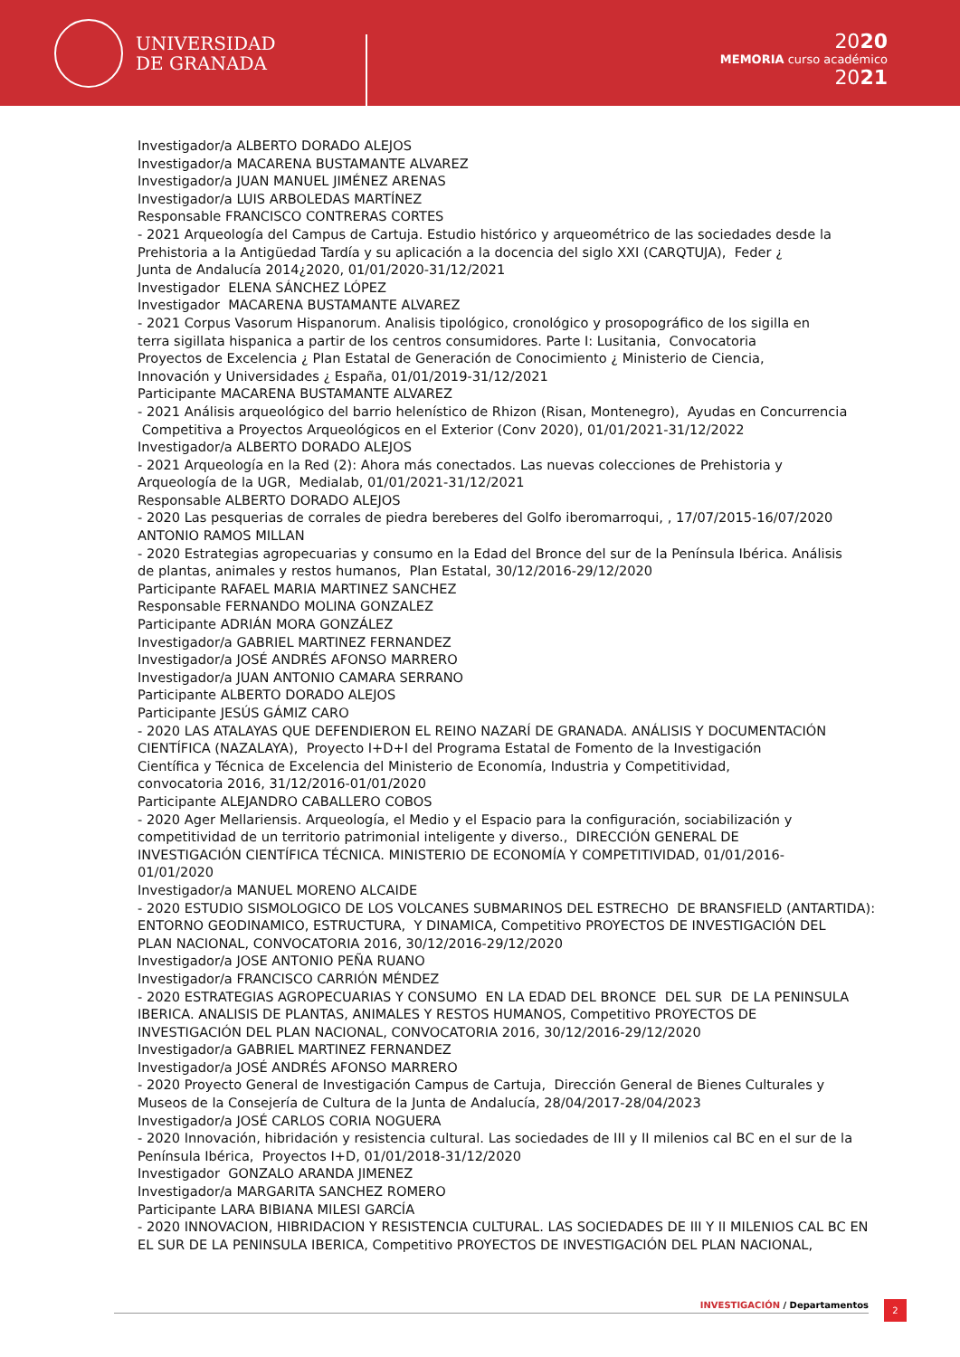UNIVERSIDAD
DE GRANADA
2020
MEMORIA curso académico
2021
Investigador/a ALBERTO DORADO ALEJOS Investigador/a MACARENA BUSTAMANTE ALVAREZ Investigador/a JUAN MANUEL JIMÉNEZ ARENAS Investigador/a LUIS ARBOLEDAS MARTÍNEZ Responsable FRANCISCO CONTRERAS CORTES - 2021 Arqueología del Campus de Cartuja. Estudio histórico y arqueométrico de las sociedades desde la Prehistoria a la Antigüedad Tardía y su aplicación a la docencia del siglo XXI (CARQTUJA), Feder ¿ Junta de Andalucía 2014¿2020, 01/01/2020-31/12/2021 Investigador ELENA SÁNCHEZ LÓPEZ Investigador MACARENA BUSTAMANTE ALVAREZ - 2021 Corpus Vasorum Hispanorum. Analisis tipológico, cronológico y prosopográfico de los sigilla en terra sigillata hispanica a partir de los centros consumidores. Parte I: Lusitania, Convocatoria Proyectos de Excelencia ¿ Plan Estatal de Generación de Conocimiento ¿ Ministerio de Ciencia, Innovación y Universidades ¿ España, 01/01/2019-31/12/2021 Participante MACARENA BUSTAMANTE ALVAREZ - 2021 Análisis arqueológico del barrio helenístico de Rhizon (Risan, Montenegro), Ayudas en Concurrencia Competitiva a Proyectos Arqueológicos en el Exterior (Conv 2020), 01/01/2021-31/12/2022 Investigador/a ALBERTO DORADO ALEJOS - 2021 Arqueología en la Red (2): Ahora más conectados. Las nuevas colecciones de Prehistoria y Arqueología de la UGR, Medialab, 01/01/2021-31/12/2021 Responsable ALBERTO DORADO ALEJOS - 2020 Las pesquerias de corrales de piedra bereberes del Golfo iberomarroqui, , 17/07/2015-16/07/2020 ANTONIO RAMOS MILLAN - 2020 Estrategias agropecuarias y consumo en la Edad del Bronce del sur de la Península Ibérica. Análisis de plantas, animales y restos humanos, Plan Estatal, 30/12/2016-29/12/2020 Participante RAFAEL MARIA MARTINEZ SANCHEZ Responsable FERNANDO MOLINA GONZALEZ Participante ADRIÁN MORA GONZÁLEZ Investigador/a GABRIEL MARTINEZ FERNANDEZ Investigador/a JOSÉ ANDRÉS AFONSO MARRERO Investigador/a JUAN ANTONIO CAMARA SERRANO Participante ALBERTO DORADO ALEJOS Participante JESÚS GÁMIZ CARO - 2020 LAS ATALAYAS QUE DEFENDIERON EL REINO NAZARÍ DE GRANADA. ANÁLISIS Y DOCUMENTACIÓN CIENTÍFICA (NAZALAYA), Proyecto I+D+I del Programa Estatal de Fomento de la Investigación Científica y Técnica de Excelencia del Ministerio de Economía, Industria y Competitividad, convocatoria 2016, 31/12/2016-01/01/2020 Participante ALEJANDRO CABALLERO COBOS - 2020 Ager Mellariensis. Arqueología, el Medio y el Espacio para la configuración, sociabilización y competitividad de un territorio patrimonial inteligente y diverso., DIRECCIÓN GENERAL DE INVESTIGACIÓN CIENTÍFICA TÉCNICA. MINISTERIO DE ECONOMÍA Y COMPETITIVIDAD, 01/01/2016- 01/01/2020 Investigador/a MANUEL MORENO ALCAIDE - 2020 ESTUDIO SISMOLOGICO DE LOS VOLCANES SUBMARINOS DEL ESTRECHO DE BRANSFIELD (ANTARTIDA): ENTORNO GEODINAMICO, ESTRUCTURA, Y DINAMICA, Competitivo PROYECTOS DE INVESTIGACIÓN DEL PLAN NACIONAL, CONVOCATORIA 2016, 30/12/2016-29/12/2020 Investigador/a JOSE ANTONIO PEÑA RUANO Investigador/a FRANCISCO CARRIÓN MÉNDEZ - 2020 ESTRATEGIAS AGROPECUARIAS Y CONSUMO EN LA EDAD DEL BRONCE DEL SUR DE LA PENINSULA IBERICA. ANALISIS DE PLANTAS, ANIMALES Y RESTOS HUMANOS, Competitivo PROYECTOS DE INVESTIGACIÓN DEL PLAN NACIONAL, CONVOCATORIA 2016, 30/12/2016-29/12/2020 Investigador/a GABRIEL MARTINEZ FERNANDEZ Investigador/a JOSÉ ANDRÉS AFONSO MARRERO - 2020 Proyecto General de Investigación Campus de Cartuja, Dirección General de Bienes Culturales y Museos de la Consejería de Cultura de la Junta de Andalucía, 28/04/2017-28/04/2023 Investigador/a JOSÉ CARLOS CORIA NOGUERA - 2020 Innovación, hibridación y resistencia cultural. Las sociedades de III y II milenios cal BC en el sur de la Península Ibérica, Proyectos I+D, 01/01/2018-31/12/2020 Investigador GONZALO ARANDA JIMENEZ Investigador/a MARGARITA SANCHEZ ROMERO Participante LARA BIBIANA MILESI GARCÍA - 2020 INNOVACION, HIBRIDACION Y RESISTENCIA CULTURAL. LAS SOCIEDADES DE III Y II MILENIOS CAL BC EN EL SUR DE LA PENINSULA IBERICA, Competitivo PROYECTOS DE INVESTIGACIÓN DEL PLAN NACIONAL,
INVESTIGACIÓN / Departamentos 2